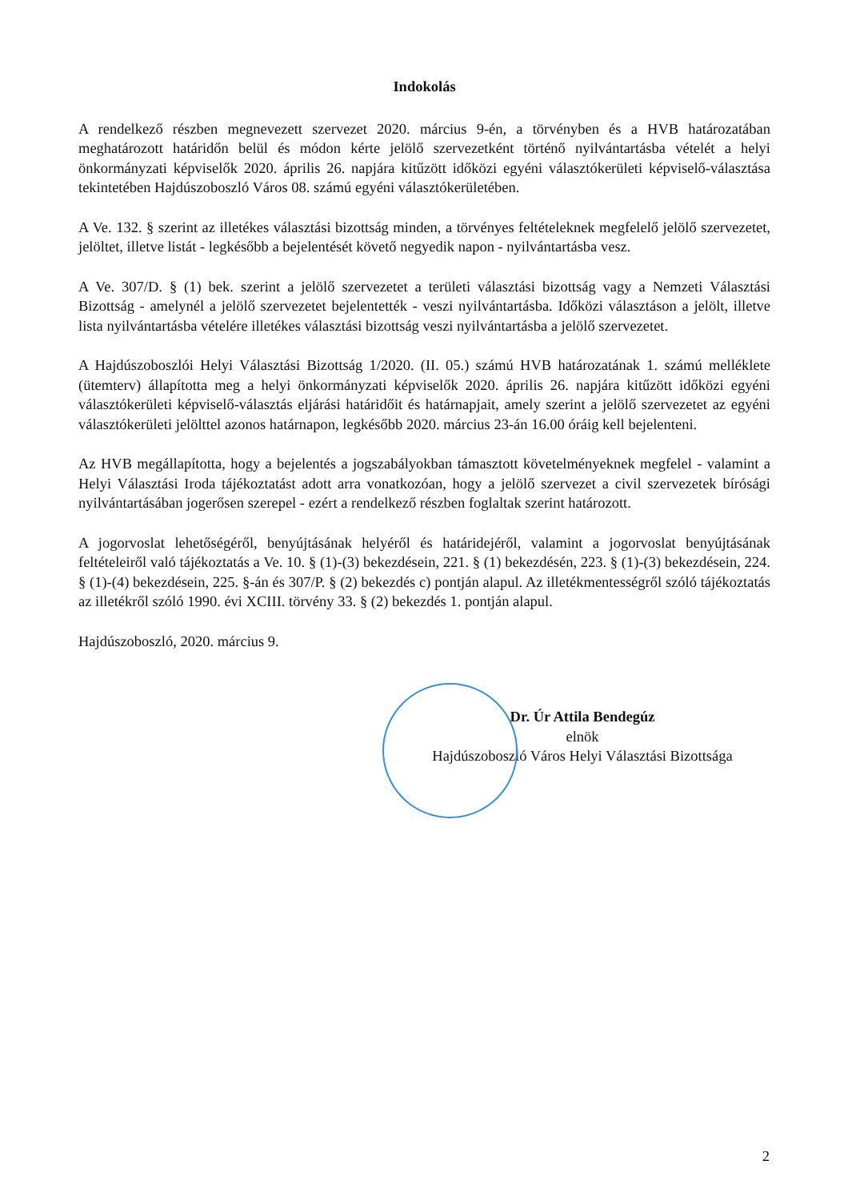Indokolás
A rendelkező részben megnevezett szervezet 2020. március 9-én, a törvényben és a HVB határozatában meghatározott határidőn belül és módon kérte jelölő szervezetként történő nyilvántartásba vételét a helyi önkormányzati képviselők 2020. április 26. napjára kitűzött időközi egyéni választókerületi képviselő-választása tekintetében Hajdúszoboszló Város 08. számú egyéni választókerületében.
A Ve. 132. § szerint az illetékes választási bizottság minden, a törvényes feltételeknek megfelelő jelölő szervezetet, jelöltet, illetve listát - legkésőbb a bejelentését követő negyedik napon - nyilvántartásba vesz.
A Ve. 307/D. § (1) bek. szerint a jelölő szervezetet a területi választási bizottság vagy a Nemzeti Választási Bizottság - amelynél a jelölő szervezetet bejelentették - veszi nyilvántartásba. Időközi választáson a jelölt, illetve lista nyilvántartásba vételére illetékes választási bizottság veszi nyilvántartásba a jelölő szervezetet.
A Hajdúszoboszlói Helyi Választási Bizottság 1/2020. (II. 05.) számú HVB határozatának 1. számú melléklete (ütemterv) állapította meg a helyi önkormányzati képviselők 2020. április 26. napjára kitűzött időközi egyéni választókerületi képviselő-választás eljárási határidőit és határnapjait, amely szerint a jelölő szervezetet az egyéni választókerületi jelölttel azonos határnapon, legkésőbb 2020. március 23-án 16.00 óráig kell bejelenteni.
Az HVB megállapította, hogy a bejelentés a jogszabályokban támasztott követelményeknek megfelel - valamint a Helyi Választási Iroda tájékoztatást adott arra vonatkozóan, hogy a jelölő szervezet a civil szervezetek bírósági nyilvántartásában jogerősen szerepel - ezért a rendelkező részben foglaltak szerint határozott.
A jogorvoslat lehetőségéről, benyújtásának helyéről és határidejéről, valamint a jogorvoslat benyújtásának feltételeiről való tájékoztatás a Ve. 10. § (1)-(3) bekezdésein, 221. § (1) bekezdésén, 223. § (1)-(3) bekezdésein, 224. § (1)-(4) bekezdésein, 225. §-án és 307/P. § (2) bekezdés c) pontján alapul. Az illetékmentességről szóló tájékoztatás az illetékről szóló 1990. évi XCIII. törvény 33. § (2) bekezdés 1. pontján alapul.
Hajdúszoboszló, 2020. március 9.
Dr. Úr Attila Bendegúz
elnök
Hajdúszoboszló Város Helyi Választási Bizottsága
2